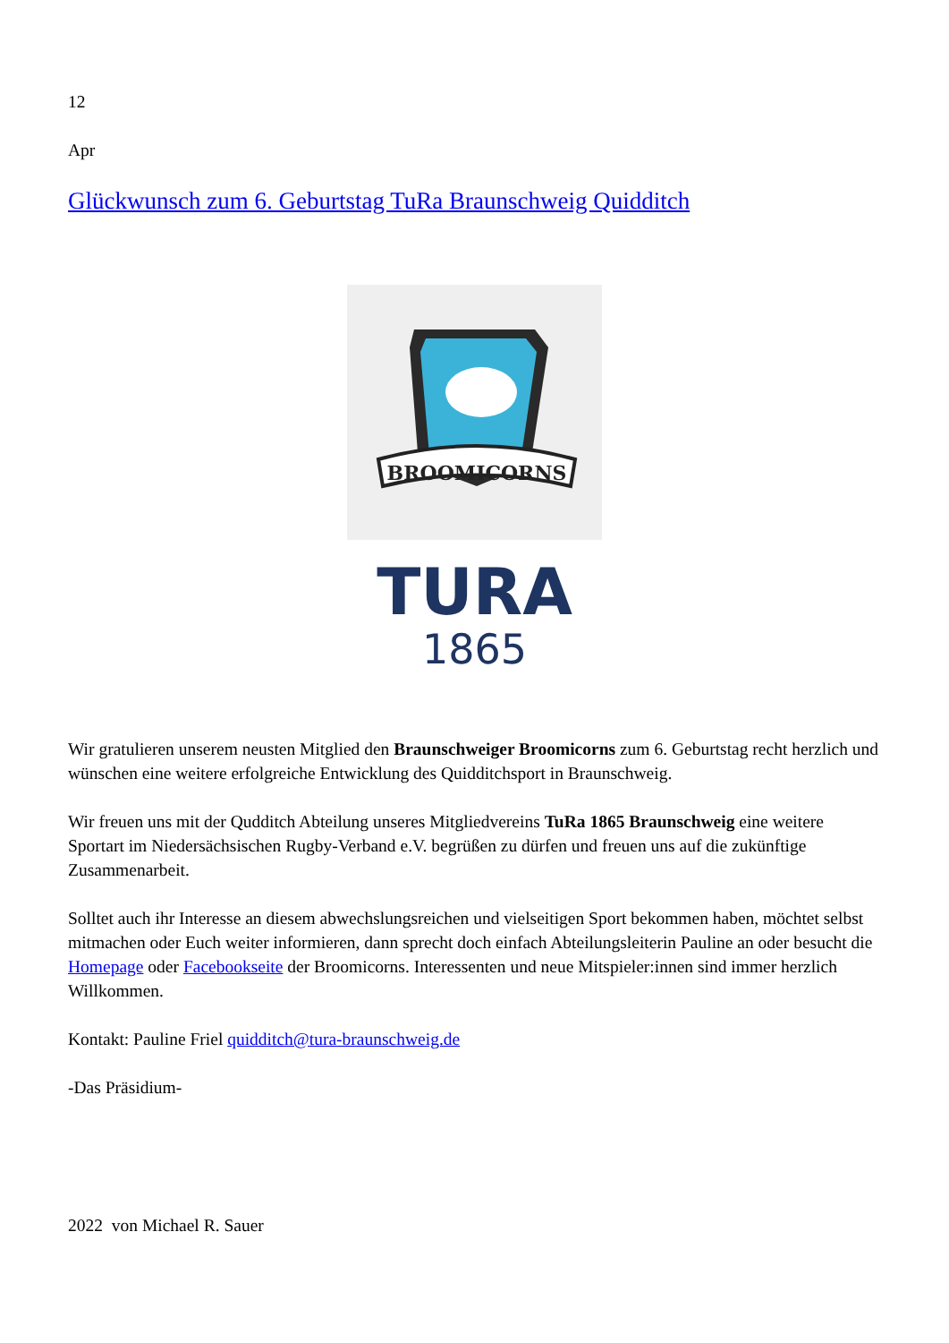12
Apr
Glückwunsch zum 6. Geburtstag TuRa Braunschweig Quidditch
BROOMICORNS
TURA
1865
Wir gratulieren unserem neusten Mitglied den Braunschweiger Broomicorns zum 6. Geburtstag recht herzlich und wünschen eine weitere erfolgreiche Entwicklung des Quidditchsport in Braunschweig.
Wir freuen uns mit der Qudditch Abteilung unseres Mitgliedvereins TuRa 1865 Braunschweig eine weitere Sportart im Niedersächsischen Rugby-Verband e.V. begrüßen zu dürfen und freuen uns auf die zukünftige Zusammenarbeit.
Solltet auch ihr Interesse an diesem abwechslungsreichen und vielseitigen Sport bekommen haben, möchtet selbst mitmachen oder Euch weiter informieren, dann sprecht doch einfach Abteilungsleiterin Pauline an oder besucht die Homepage oder Facebookseite der Broomicorns. Interessenten und neue Mitspieler:innen sind immer herzlich Willkommen.
Kontakt: Pauline Friel quidditch@tura-braunschweig.de
-Das Präsidium-
2022 von Michael R. Sauer